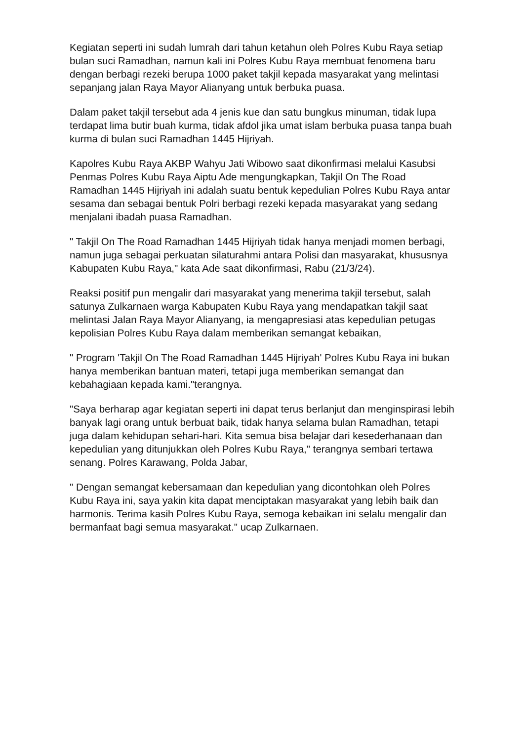Kegiatan seperti ini sudah lumrah dari tahun ketahun oleh Polres Kubu Raya setiap bulan suci Ramadhan, namun kali ini Polres Kubu Raya membuat fenomena baru dengan berbagi rezeki berupa 1000 paket takjil kepada masyarakat yang melintasi sepanjang jalan Raya Mayor Alianyang untuk berbuka puasa.
Dalam paket takjil tersebut ada 4 jenis kue dan satu bungkus minuman, tidak lupa terdapat lima butir buah kurma, tidak afdol jika umat islam berbuka puasa tanpa buah kurma di bulan suci Ramadhan 1445 Hijriyah.
Kapolres Kubu Raya AKBP Wahyu Jati Wibowo saat dikonfirmasi melalui Kasubsi Penmas Polres Kubu Raya Aiptu Ade mengungkapkan, Takjil On The Road Ramadhan 1445 Hijriyah ini adalah suatu bentuk kepedulian Polres Kubu Raya antar sesama dan sebagai bentuk Polri berbagi rezeki kepada masyarakat yang sedang menjalani ibadah puasa Ramadhan.
" Takjil On The Road Ramadhan 1445 Hijriyah tidak hanya menjadi momen berbagi, namun juga sebagai perkuatan silaturahmi antara Polisi dan masyarakat, khususnya Kabupaten Kubu Raya," kata Ade saat dikonfirmasi, Rabu (21/3/24).
Reaksi positif pun mengalir dari masyarakat yang menerima takjil tersebut, salah satunya Zulkarnaen warga Kabupaten Kubu Raya yang mendapatkan takjil saat melintasi Jalan Raya Mayor Alianyang, ia mengapresiasi atas kepedulian petugas kepolisian Polres Kubu Raya dalam memberikan semangat kebaikan,
" Program 'Takjil On The Road Ramadhan 1445 Hijriyah' Polres Kubu Raya ini bukan hanya memberikan bantuan materi, tetapi juga memberikan semangat dan kebahagiaan kepada kami."terangnya.
"Saya berharap agar kegiatan seperti ini dapat terus berlanjut dan menginspirasi lebih banyak lagi orang untuk berbuat baik, tidak hanya selama bulan Ramadhan, tetapi juga dalam kehidupan sehari-hari. Kita semua bisa belajar dari kesederhanaan dan kepedulian yang ditunjukkan oleh Polres Kubu Raya," terangnya sembari tertawa senang. Polres Karawang, Polda Jabar,
" Dengan semangat kebersamaan dan kepedulian yang dicontohkan oleh Polres Kubu Raya ini, saya yakin kita dapat menciptakan masyarakat yang lebih baik dan harmonis. Terima kasih Polres Kubu Raya, semoga kebaikan ini selalu mengalir dan bermanfaat bagi semua masyarakat." ucap Zulkarnaen.